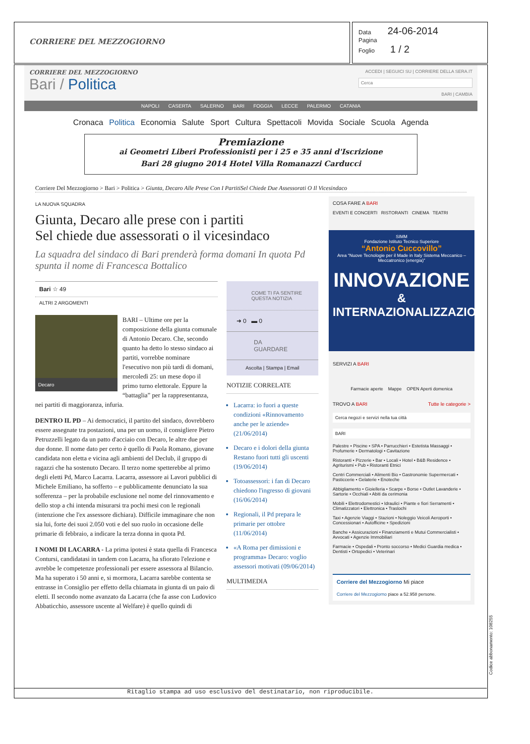CORRIERE DEL MEZZOGIORNO
Data 24-06-2014
Pagina
Foglio 1 / 2
CORRIERE DEL MEZZOGIORNO
Bari / Politica
ACCEDI | SEGUICI SU | CORRIERE DELLA SERA.IT
Cerca
BARI | CAMBIA
NAPOLI CASERTA SALERNO BARI FOGGIA LECCE PALERMO CATANIA
Cronaca Politica Economia Salute Sport Cultura Spettacoli Movida Sociale Scuola Agenda
Premiazione
ai Geometri Liberi Professionisti per i 25 e 35 anni d'Iscrizione
Bari 28 giugno 2014 Hotel Villa Romanazzi Carducci
Corriere Del Mezzogiorno > Bari > Politica > Giunta, Decaro Alle Prese Con I PartitiSel Chiede Due Assessorati O Il Vicesindaco
LA NUOVA SQUADRA
Giunta, Decaro alle prese con i partiti
Sel chiede due assessorati o il vicesindaco
La squadra del sindaco di Bari prenderà forma domani In quota Pd spunta il nome di Francesca Bottalico
Bari ☆ 49
ALTRI 2 ARGOMENTI
Decaro
BARI – Ultime ore per la composizione della giunta comunale di Antonio Decaro. Che, secondo quanto ha detto lo stesso sindaco ai partiti, vorrebbe nominare l'esecutivo non più tardi di domani, mercoledì 25: un mese dopo il primo turno elettorale. Eppure la “battaglia” per la rappresentanza, nei partiti di maggioranza, infuria.
DENTRO IL PD – Ai democratici, il partito del sindaco, dovrebbero essere assegnate tra postazioni, una per un uomo, il consigliere Pietro Petruzzelli legato da un patto d'acciaio con Decaro, le altre due per due donne. Il nome dato per certo è quello di Paola Romano, giovane candidata non eletta e vicina agli ambienti del Declub, il gruppo di ragazzi che ha sostenuto Decaro. Il terzo nome spetterebbe al primo degli eletti Pd, Marco Lacarra. Lacarra, assessore ai Lavori pubblici di Michele Emiliano, ha sofferto – e pubblicamente denunciato la sua sofferenza – per la probabile esclusione nel nome del rinnovamento e dello stop a chi intenda misurarsi tra pochi mesi con le regionali (intenzione che l'ex assessore dichiara). Difficile immaginare che non sia lui, forte dei suoi 2.050 voti e del suo ruolo in occasione delle primarie di febbraio, a indicare la terza donna in quota Pd.
I NOMI DI LACARRA - La prima ipotesi è stata quella di Francesca Contursi, candidatasi in tandem con Lacarra, ha sfiorato l'elezione e avrebbe le competenze professionali per essere assessora al Bilancio. Ma ha superato i 50 anni e, si mormora, Lacarra sarebbe contenta se entrasse in Consiglio per effetto della chiamata in giunta di un paio di eletti. Il secondo nome avanzato da Lacarra (che fa asse con Ludovico Abbaticchio, assessore uscente al Welfare) è quello quindi di
COME TI FA SENTIRE QUESTA NOTIZIA
➜ 0 ▬ 0
DA GUARDARE
Ascolta | Stampa | Email
NOTIZIE CORRELATE
Lacarra: io fuori a queste condizioni «Rinnovamento anche per le aziende» (21/06/2014)
Decaro e i dolori della giunta Restano fuori tutti gli uscenti (19/06/2014)
Totoassessori: i fan di Decaro chiedono l'ingresso di giovani (16/06/2014)
Regionali, il Pd prepara le primarie per ottobre (11/06/2014)
«A Roma per dimissioni e programma» Decaro: voglio assessori motivati (09/06/2014)
MULTIMEDIA
COSA FARE A BARI
EVENTI E CONCERTI RISTORANTI CINEMA TEATRI
SIMM
Fondazione Istituto Tecnico Superiore
“Antonio Cuccovillo”
Area “Nuove Tecnologie per il Made in Italy Sistema Meccanico – Meccatronico (energia)”
INNOVAZIONE
& INTERNAZIONALIZZAZIONE
SERVIZI A BARI
Farmacie aperte Mappe OPEN Aperti domenica
TROVO A BARI Tutte le categorie >
Cerca negozi e servizi nella tua città
BARI
Palestre • Piscine • SPA • Parrucchieri • Estetista Massaggi • Profumerie • Dermatologi • Cavitazione
Ristoranti • Pizzerie • Bar • Locali • Hotel • B&B Residence • Agriturismi • Pub • Ristoranti Etnici
Centri Commerciali • Alimenti Bio • Gastronomie Supermercati • Pasticcerie • Gelaterie • Enoteche
Abbigliamento • Gioielleria • Scarpe • Borse • Outlet Lavanderie • Sartorie • Occhiali • Abiti da cerimonia
Mobili • Elettrodomestici • Idraulici • Piante e fiori Serramenti • Climatizzatori • Elettronica • Traslochi
Taxi • Agenzie Viaggi • Stazioni • Noleggio Veicoli Aeroporti • Concessionari • Autofficine • Spedizioni
Banche • Assicurazioni • Finanziamenti e Mutui Commercialisti • Avvocati • Agenzie Immobiliari
Farmacie • Ospedali • Pronto soccorso • Medici Guardia medica • Dentisti • Ortopedici • Veterinari
Corriere del Mezzogiorno Mi piace
Corriere del Mezzogiorno piace a 52.958 persone.
Ritaglio stampa ad uso esclusivo del destinatario, non riproducibile.
Codice abbonamento: 108255